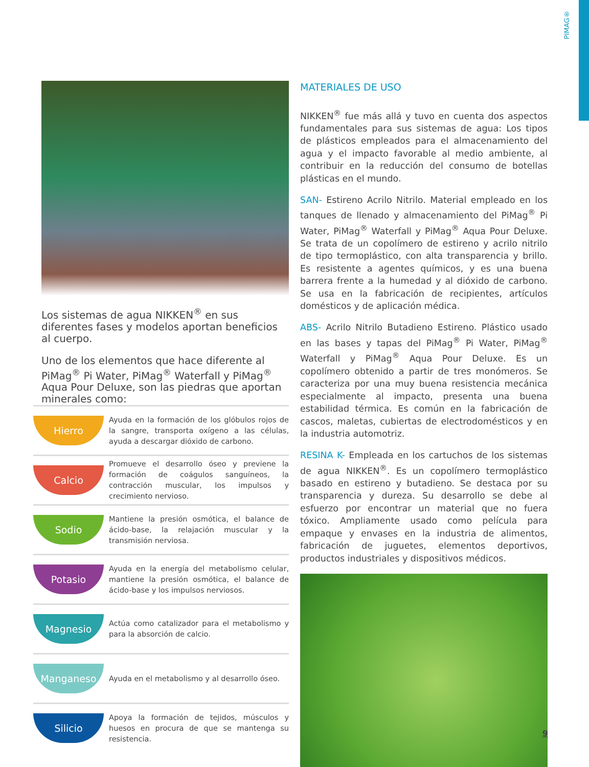PIMAG®
Los sistemas de agua NIKKEN<sup>®</sup> en sus diferentes fases y modelos aportan beneficios al cuerpo.
Uno de los elementos que hace diferente al PiMag<sup>®</sup> Pi Water, PiMag<sup>®</sup> Waterfall y PiMag<sup>®</sup> Aqua Pour Deluxe, son las piedras que aportan minerales como:
Hierro
Ayuda en la formación de los glóbulos rojos de la sangre, transporta oxígeno a las células, ayuda a descargar dióxido de carbono.
Calcio
Promueve el desarrollo óseo y previene la formación de coágulos sanguíneos, la contracción muscular, los impulsos y crecimiento nervioso.
Sodio
Mantiene la presión osmótica, el balance de ácido-base, la relajación muscular y la transmisión nerviosa.
Potasio
Ayuda en la energía del metabolismo celular, mantiene la presión osmótica, el balance de ácido-base y los impulsos nerviosos.
Magnesio
Actúa como catalizador para el metabolismo y para la absorción de calcio.
Manganeso
Ayuda en el metabolismo y al desarrollo óseo.
Silicio
Apoya la formación de tejidos, músculos y huesos en procura de que se mantenga su resistencia.
MATERIALES DE USO
NIKKEN<sup>®</sup> fue más allá y tuvo en cuenta dos aspectos fundamentales para sus sistemas de agua: Los tipos de plásticos empleados para el almacenamiento del agua y el impacto favorable al medio ambiente, al contribuir en la reducción del consumo de botellas plásticas en el mundo.
SAN- Estireno Acrilo Nitrilo. Material empleado en los tanques de llenado y almacenamiento del PiMag<sup>®</sup> Pi Water, PiMag<sup>®</sup> Waterfall y PiMag<sup>®</sup> Aqua Pour Deluxe. Se trata de un copolímero de estireno y acrilo nitrilo de tipo termoplástico, con alta transparencia y brillo. Es resistente a agentes químicos, y es una buena barrera frente a la humedad y al dióxido de carbono. Se usa en la fabricación de recipientes, artículos domésticos y de aplicación médica.
ABS- Acrilo Nitrilo Butadieno Estireno. Plástico usado en las bases y tapas del PiMag<sup>®</sup> Pi Water, PiMag<sup>®</sup> Waterfall y PiMag<sup>®</sup> Aqua Pour Deluxe. Es un copolímero obtenido a partir de tres monómeros. Se caracteriza por una muy buena resistencia mecánica especialmente al impacto, presenta una buena estabilidad térmica. Es común en la fabricación de cascos, maletas, cubiertas de electrodomésticos y en la industria automotriz.
RESINA K- Empleada en los cartuchos de los sistemas de agua NIKKEN<sup>®</sup>. Es un copolímero termoplástico basado en estireno y butadieno. Se destaca por su transparencia y dureza. Su desarrollo se debe al esfuerzo por encontrar un material que no fuera tóxico. Ampliamente usado como película para empaque y envases en la industria de alimentos, fabricación de juguetes, elementos deportivos, productos industriales y dispositivos médicos.
9